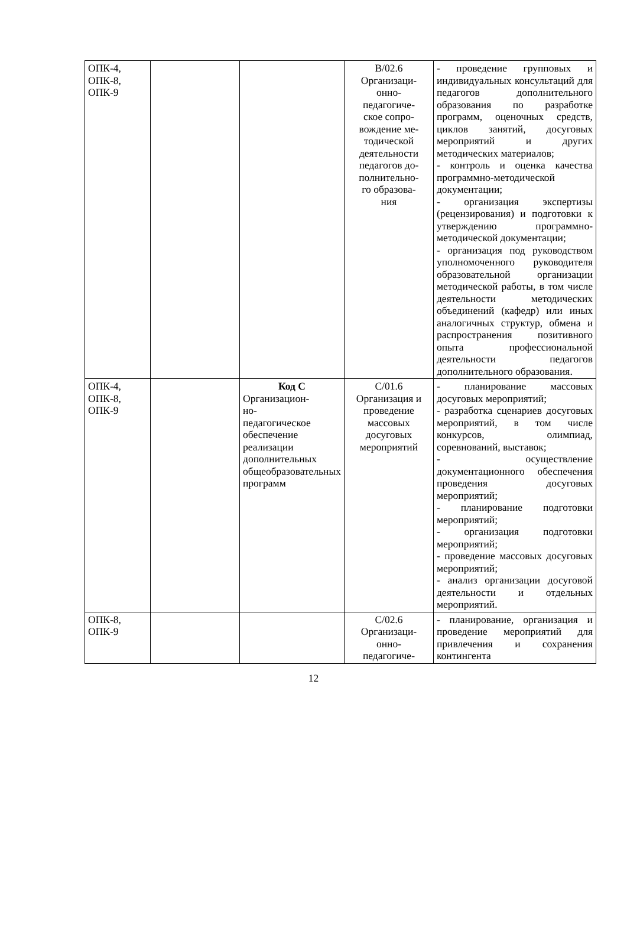| ОПК-4, ОПК-8, ОПК-9 | | | В/02.6 Организаци- онно- педагогиче- ское сопро- вождение ме- тодической деятельности педагогов до- полнительно- го образова- ния | - проведение групповых и индивидуальных консультаций для педагогов дополнительного образования по разработке программ, оценочных средств, циклов занятий, досуговых мероприятий и других методических материалов; - контроль и оценка качества программно-методической документации; - организация экспертизы (рецензирования) и подготовки к утверждению программно-методической документации; - организация под руководством уполномоченного руководителя образовательной организации методической работы, в том числе деятельности методических объединений (кафедр) или иных аналогичных структур, обмена и распространения позитивного опыта профессиональной деятельности педагогов дополнительного образования. |
| ОПК-4, ОПК-8, ОПК-9 | | Код С Организацион- но- педагогическое обеспечение реализации дополнительных общеобразовательных программ | С/01.6 Организация и проведение массовых досуговых мероприятий | - планирование массовых досуговых мероприятий; - разработка сценариев досуговых мероприятий, в том числе конкурсов, олимпиад, соревнований, выставок; - осуществление документационного обеспечения проведения досуговых мероприятий; - планирование подготовки мероприятий; - организация подготовки мероприятий; - проведение массовых досуговых мероприятий; - анализ организации досуговой деятельности и отдельных мероприятий. |
| ОПК-8, ОПК-9 | | | С/02.6 Организаци- онно- педагогиче- | - планирование, организация и проведение мероприятий для привлечения и сохранения контингента |
12